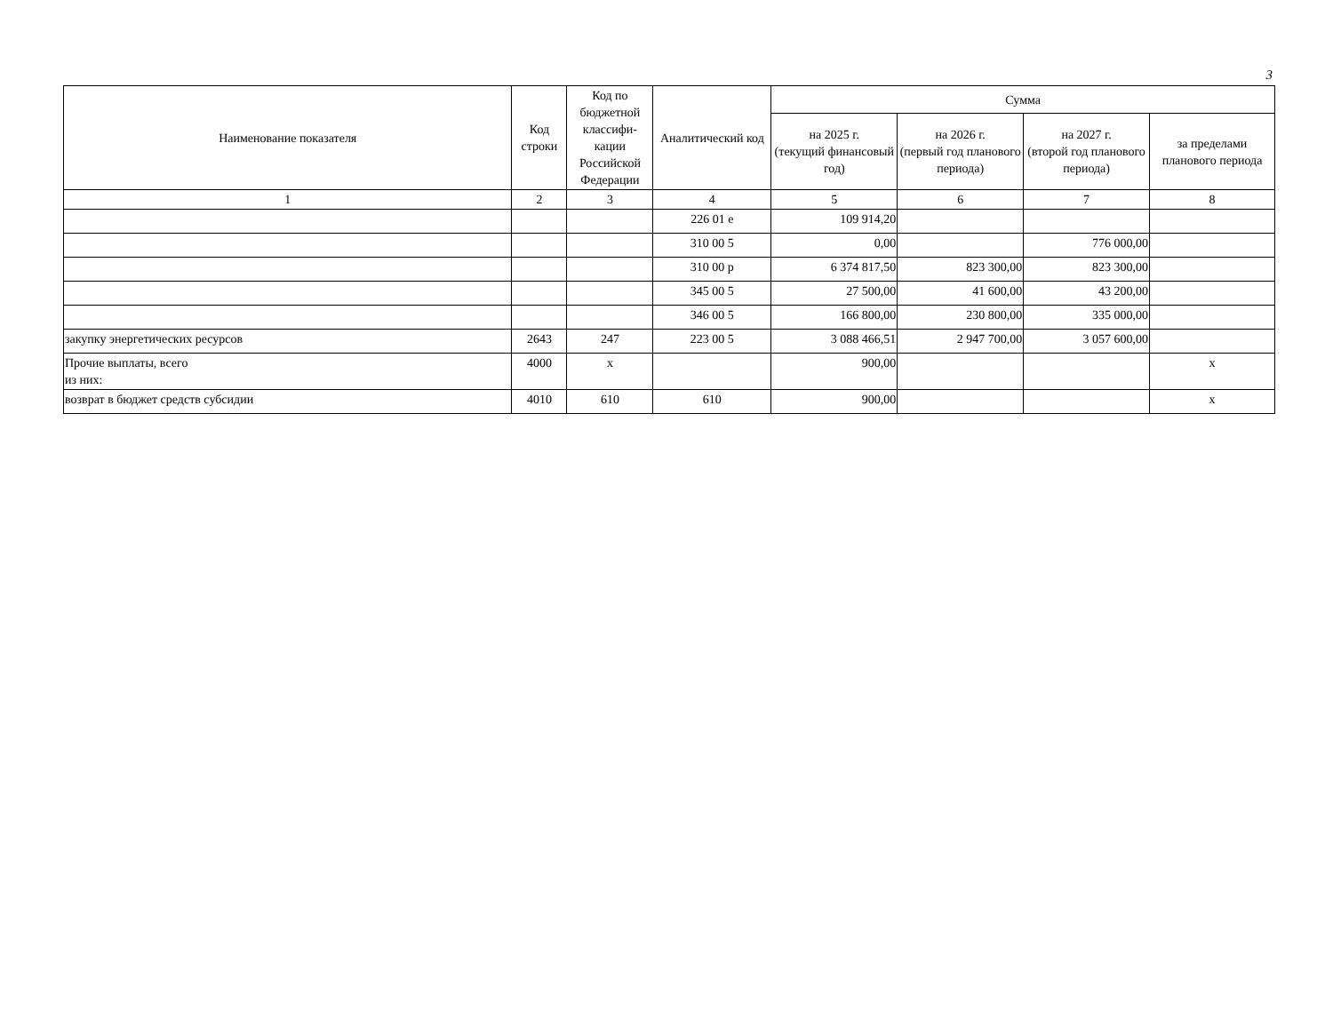3
| Наименование показателя | Код строки | Код по бюджетной классифи-кации Российской Федерации | Аналитический код | Сумма | | | |
| --- | --- | --- | --- | --- | --- | --- | --- |
| | | | | на 2025 г. (текущий финансовый год) | на 2026 г. (первый год планового периода) | на 2027 г. (второй год планового периода) | за пределами планового периода |
| 1 | 2 | 3 | 4 | 5 | 6 | 7 | 8 |
| | | | 226 01 е | 109 914,20 | | | |
| | | | 310 00 5 | 0,00 | | 776 000,00 | |
| | | | 310 00 р | 6 374 817,50 | 823 300,00 | 823 300,00 | |
| | | | 345 00 5 | 27 500,00 | 41 600,00 | 43 200,00 | |
| | | | 346 00 5 | 166 800,00 | 230 800,00 | 335 000,00 | |
| закупку энергетических ресурсов | 2643 | 247 | 223 00 5 | 3 088 466,51 | 2 947 700,00 | 3 057 600,00 | |
| Прочие выплаты, всего из них: | 4000 | x | | 900,00 | | | x |
| возврат в бюджет средств субсидии | 4010 | 610 | 610 | 900,00 | | | x |